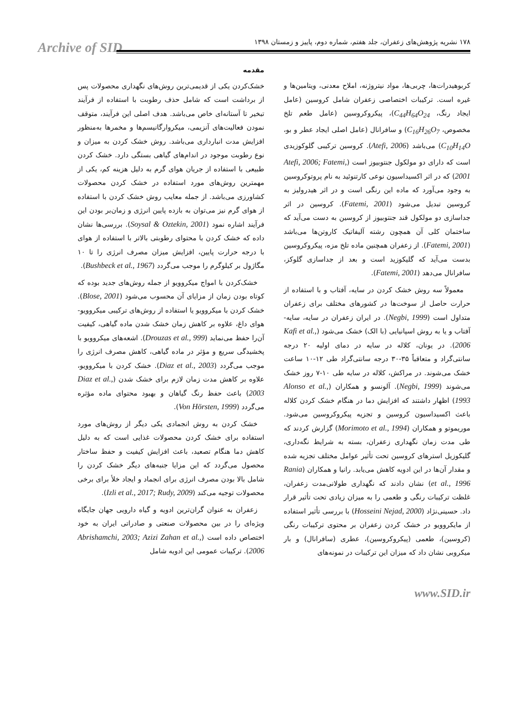Archive of SID
۱۷۸ نشریه پژوهش‌های زعفران، جلد هفتم، شماره دوم، پاییز و زمستان ۱۳۹۸
مقدمه
خشک‌کردن یکی از قدیمی‌ترین روش‌های نگهداری محصولات پس از برداشت است که شامل حذف رطوبت با استفاده از فرآیند تبخیر تا آستانه‌ای خاص می‌باشد. هدف اصلی این فرآیند، متوقف نمودن فعالیت‌های آنزیمی، میکروارگانیسم‌ها و مخمرها به‌منظور افزایش مدت انبارداری می‌باشد. روش خشک کردن به میزان و نوع رطوبت موجود در اندام‌های گیاهی بستگی دارد. خشک کردن طبیعی با استفاده از جریان هوای گرم به دلیل هزینه کم، یکی از مهمترین روش‌های مورد استفاده در خشک کردن محصولات کشاورزی می‌باشد. از جمله معایب روش خشک کردن با استفاده از هوای گرم نیز می‌توان به بازده پایین انرژی و زمان‌بر بودن این فرآیند اشاره نمود (Soysal & Oztekin, 2001). بررسی‌ها نشان داده که خشک کردن با محتوای رطوبتی بالاتر با استفاده از هوای با درجه حرارت پایین، افزایش میزان مصرف انرژی را تا ۱۰ مگاژول بر کیلوگرم را موجب می‌گردد (Bushbeck et al., 1967).
خشک‌کردن با امواج میکروویو از جمله روش‌های جدید بوده که کوتاه بودن زمان از مزایای آن محسوب می‌شود (Blose, 2001). خشک کردن با میکروویو یا استفاده از روش‌های ترکیبی میکروویو- هوای داغ، علاوه بر کاهش زمان خشک شدن ماده گیاهی، کیفیت آن‌را حفظ می‌نماید (Drouzas et al., 999). اشعه‌های میکروویو با پخشیدگی سریع و مؤثر در ماده گیاهی، کاهش مصرف انرژی را موجب می‌گردد (Diaz et al., 2003). خشک کردن با میکروویو، علاوه بر کاهش مدت زمان لازم برای خشک شدن (Diaz et al., 2003) باعث حفظ رنگ گیاهان و بهبود محتوای ماده مؤثره می‌گردد (Von Hörsten, 1999).
خشک کردن به روش انجمادی یکی دیگر از روش‌های مورد استفاده برای خشک کردن محصولات غذایی است که به دلیل کاهش دما هنگام تصعید، باعث افزایش کیفیت و حفظ ساختار محصول می‌گردد که این مزایا جنبه‌های دیگر خشک کردن را شامل بالا بودن مصرف انرژی برای انجماد و ایجاد خلأ برای برخی محصولات توجیه می‌کند (Izli et al., 2017; Rudy, 2009).
زعفران به عنوان گران‌ترین ادویه و گیاه دارویی جهان جایگاه ویژه‌ای را در بین محصولات صنعتی و صادراتی ایران به خود اختصاص داده است (Abrishamchi, 2003; Azizi Zahan et al., 2006). ترکیبات عمومی این ادویه شامل
کربوهیدرات‌ها، چربی‌ها، مواد نیتروژنه، املاح معدنی، ویتامین‌ها و غیره است. ترکیبات اختصاصی زعفران شامل کروسین (عامل ایجاد رنگ، C<sub>44</sub>H<sub>64</sub>O<sub>24</sub>)، پیکروکروسین (عامل طعم تلخ مخصوص، C<sub>16</sub>H<sub>26</sub>O<sub>7</sub>) و سافرانال (عامل اصلی ایجاد عطر و بو، C<sub>10</sub>H<sub>14</sub>O) می‌باشد (Atefi, 2006). کروسین ترکیبی گلوکوزیدی است که دارای دو مولکول جنتوبیوز است (Atefi, 2006; Fatemi, 2001) که در اثر اکسیداسیون نوعی کارتنوئید به نام پروتوکروسین به وجود می‌آورد که ماده این رنگی است و در اثر هیدرولیز به کروسین تبدیل می‌شود (Fatemi, 2001). کروسین در اثر جداسازی دو مولکول قند جنتوبیوز از کروسین به دست می‌آید که ساختمان کلی آن همچون رشته آلیفاتیک کاروتن‌ها می‌باشد (Fatemi, 2001). از زعفران همچنین ماده تلخ مزه، پیکروکروسین بدست می‌آید که گلیکوزید است و بعد از جداسازی گلوکز، سافرانال می‌دهد (Fatemi, 2001).
معمولاً سه روش خشک کردن در سایه، آفتاب و با استفاده از حرارت حاصل از سوخت‌ها در کشورهای مختلف برای زعفران متداول است (Negbi, 1999). در ایران زعفران در سایه، سایه- آفتاب و یا به روش اسپانیایی (با الک) خشک می‌شود (Kafi et al., 2006). در یونان، کلاله در سایه در دمای اولیه ۲۰ درجه سانتی‌گراد و متعاقباً ۳۵-۳۰ درجه سانتی‌گراد طی ۱۲-۱۰ ساعت خشک می‌شوند. در مراکش، کلاله در سایه طی ۱۰-۷ روز خشک می‌شوند (Negbi, 1999). آلونسو و همکاران (Alonso et al., 1993) اظهار داشتند که افزایش دما در هنگام خشک کردن کلاله باعث اکسیداسیون کروسین و تجزیه پیکروکروسین می‌شود. موریموتو و همکاران (Morimoto et al., 1994) گزارش کردند که طی مدت زمان نگهداری زعفران، بسته به شرایط نگه‌داری، گلیکوزیل استرهای کروسین تحت تأثیر عوامل مختلف تجزیه شده و مقدار آن‌ها در این ادویه کاهش می‌یابد. رانیا و همکاران (Rania et al., 1996) نشان دادند که نگهداری طولانی‌مدت زعفران، غلظت ترکیبات رنگی و طعمی را به میزان زیادی تحت تأثیر قرار داد. حسینی‌نژاد (Hosseini Nejad, 2000) با بررسی تأثیر استفاده از مایکروویو در خشک کردن زعفران بر محتوی ترکیبات رنگی (کروسین)، طعمی (پیکروکروسین)، عطری (سافرانال) و بار میکروبی نشان داد که میزان این ترکیبات در نمونه‌های
www.SID.ir